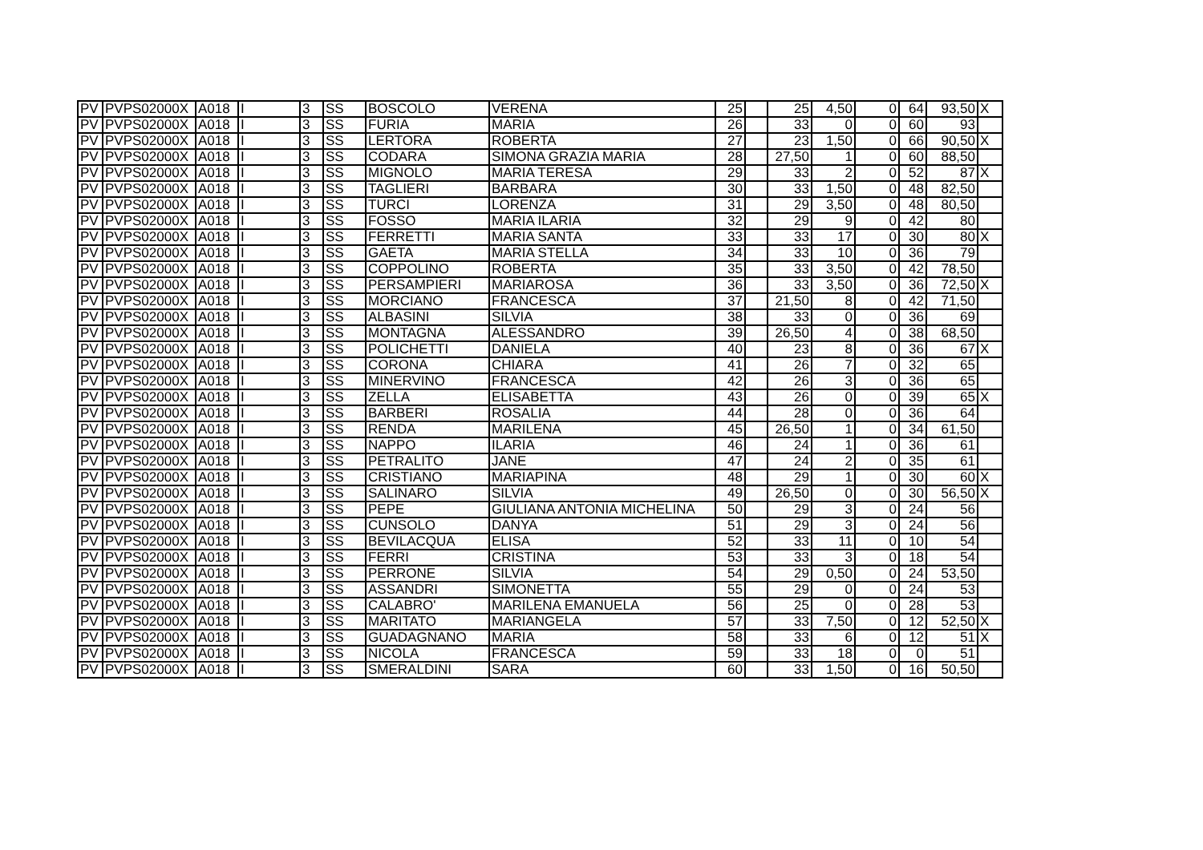| PV | PVPS02000X | A018 | I | 3 | SS | BOSCOLO | VERENA | 25 | | 25 | 4,50 | 0 | 64 | 93,50 | X |
| PV | PVPS02000X | A018 | I | 3 | SS | FURIA | MARIA | 26 | | 33 | 0 | 0 | 60 | 93 | |
| PV | PVPS02000X | A018 | I | 3 | SS | LERTORA | ROBERTA | 27 | | 23 | 1,50 | 0 | 66 | 90,50 | X |
| PV | PVPS02000X | A018 | I | 3 | SS | CODARA | SIMONA GRAZIA MARIA | 28 | | 27,50 | 1 | 0 | 60 | 88,50 | |
| PV | PVPS02000X | A018 | I | 3 | SS | MIGNOLO | MARIA TERESA | 29 | | 33 | 2 | 0 | 52 | 87 | X |
| PV | PVPS02000X | A018 | I | 3 | SS | TAGLIERI | BARBARA | 30 | | 33 | 1,50 | 0 | 48 | 82,50 | |
| PV | PVPS02000X | A018 | I | 3 | SS | TURCI | LORENZA | 31 | | 29 | 3,50 | 0 | 48 | 80,50 | |
| PV | PVPS02000X | A018 | I | 3 | SS | FOSSO | MARIA ILARIA | 32 | | 29 | 9 | 0 | 42 | 80 | |
| PV | PVPS02000X | A018 | I | 3 | SS | FERRETTI | MARIA SANTA | 33 | | 33 | 17 | 0 | 30 | 80 | X |
| PV | PVPS02000X | A018 | I | 3 | SS | GAETA | MARIA STELLA | 34 | | 33 | 10 | 0 | 36 | 79 | |
| PV | PVPS02000X | A018 | I | 3 | SS | COPPOLINO | ROBERTA | 35 | | 33 | 3,50 | 0 | 42 | 78,50 | |
| PV | PVPS02000X | A018 | I | 3 | SS | PERSAMPIERI | MARIAROSA | 36 | | 33 | 3,50 | 0 | 36 | 72,50 | X |
| PV | PVPS02000X | A018 | I | 3 | SS | MORCIANO | FRANCESCA | 37 | | 21,50 | 8 | 0 | 42 | 71,50 | |
| PV | PVPS02000X | A018 | I | 3 | SS | ALBASINI | SILVIA | 38 | | 33 | 0 | 0 | 36 | 69 | |
| PV | PVPS02000X | A018 | I | 3 | SS | MONTAGNA | ALESSANDRO | 39 | | 26,50 | 4 | 0 | 38 | 68,50 | |
| PV | PVPS02000X | A018 | I | 3 | SS | POLICHETTI | DANIELA | 40 | | 23 | 8 | 0 | 36 | 67 | X |
| PV | PVPS02000X | A018 | I | 3 | SS | CORONA | CHIARA | 41 | | 26 | 7 | 0 | 32 | 65 | |
| PV | PVPS02000X | A018 | I | 3 | SS | MINERVINO | FRANCESCA | 42 | | 26 | 3 | 0 | 36 | 65 | |
| PV | PVPS02000X | A018 | I | 3 | SS | ZELLA | ELISABETTA | 43 | | 26 | 0 | 0 | 39 | 65 | X |
| PV | PVPS02000X | A018 | I | 3 | SS | BARBERI | ROSALIA | 44 | | 28 | 0 | 0 | 36 | 64 | |
| PV | PVPS02000X | A018 | I | 3 | SS | RENDA | MARILENA | 45 | | 26,50 | 1 | 0 | 34 | 61,50 | |
| PV | PVPS02000X | A018 | I | 3 | SS | NAPPO | ILARIA | 46 | | 24 | 1 | 0 | 36 | 61 | |
| PV | PVPS02000X | A018 | I | 3 | SS | PETRALITO | JANE | 47 | | 24 | 2 | 0 | 35 | 61 | |
| PV | PVPS02000X | A018 | I | 3 | SS | CRISTIANO | MARIAPINA | 48 | | 29 | 1 | 0 | 30 | 60 | X |
| PV | PVPS02000X | A018 | I | 3 | SS | SALINARO | SILVIA | 49 | | 26,50 | 0 | 0 | 30 | 56,50 | X |
| PV | PVPS02000X | A018 | I | 3 | SS | PEPE | GIULIANA ANTONIA MICHELINA | 50 | | 29 | 3 | 0 | 24 | 56 | |
| PV | PVPS02000X | A018 | I | 3 | SS | CUNSOLO | DANYA | 51 | | 29 | 3 | 0 | 24 | 56 | |
| PV | PVPS02000X | A018 | I | 3 | SS | BEVILACQUA | ELISA | 52 | | 33 | 11 | 0 | 10 | 54 | |
| PV | PVPS02000X | A018 | I | 3 | SS | FERRI | CRISTINA | 53 | | 33 | 3 | 0 | 18 | 54 | |
| PV | PVPS02000X | A018 | I | 3 | SS | PERRONE | SILVIA | 54 | | 29 | 0,50 | 0 | 24 | 53,50 | |
| PV | PVPS02000X | A018 | I | 3 | SS | ASSANDRI | SIMONETTA | 55 | | 29 | 0 | 0 | 24 | 53 | |
| PV | PVPS02000X | A018 | I | 3 | SS | CALABRO' | MARILENA EMANUELA | 56 | | 25 | 0 | 0 | 28 | 53 | |
| PV | PVPS02000X | A018 | I | 3 | SS | MARITATO | MARIANGELA | 57 | | 33 | 7,50 | 0 | 12 | 52,50 | X |
| PV | PVPS02000X | A018 | I | 3 | SS | GUADAGNANO | MARIA | 58 | | 33 | 6 | 0 | 12 | 51 | X |
| PV | PVPS02000X | A018 | I | 3 | SS | NICOLA | FRANCESCA | 59 | | 33 | 18 | 0 | 0 | 51 | |
| PV | PVPS02000X | A018 | I | 3 | SS | SMERALDINI | SARA | 60 | | 33 | 1,50 | 0 | 16 | 50,50 | |